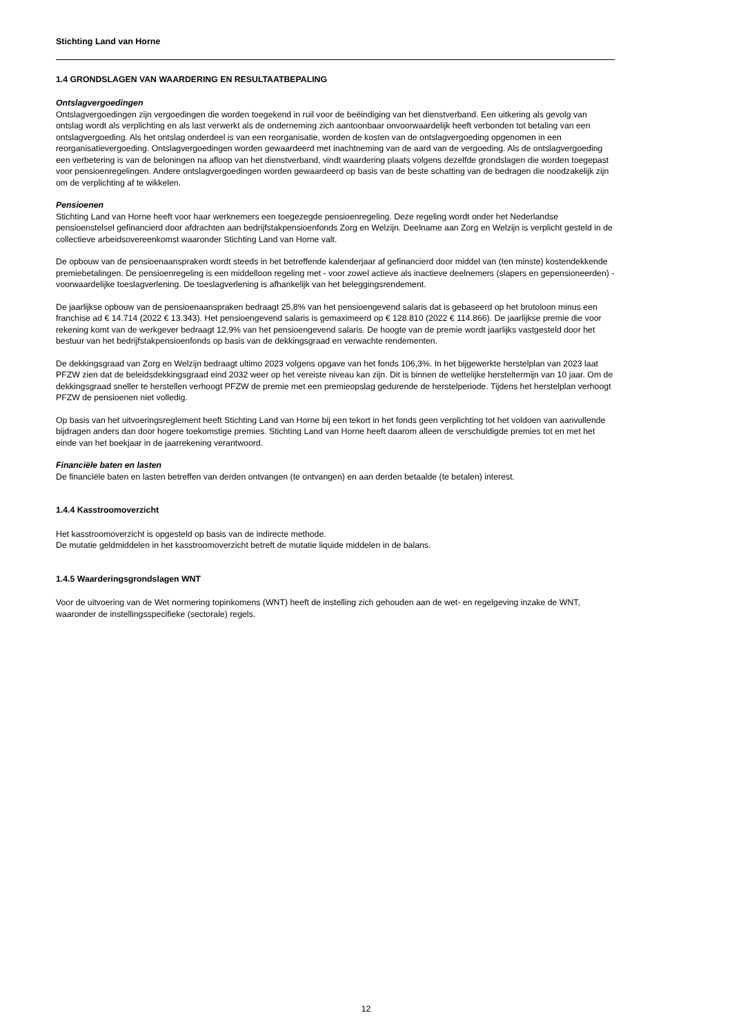Stichting Land van Horne
1.4 GRONDSLAGEN VAN WAARDERING EN RESULTAATBEPALING
Ontslagvergoedingen
Ontslagvergoedingen zijn vergoedingen die worden toegekend in ruil voor de beëindiging van het dienstverband. Een uitkering als gevolg van ontslag wordt als verplichting en als last verwerkt als de onderneming zich aantoonbaar onvoorwaardelijk heeft verbonden tot betaling van een ontslagvergoeding. Als het ontslag onderdeel is van een reorganisatie, worden de kosten van de ontslagvergoeding opgenomen in een reorganisatievergoeding. Ontslagvergoedingen worden gewaardeerd met inachtneming van de aard van de vergoeding. Als de ontslagvergoeding een verbetering is van de beloningen na afloop van het dienstverband, vindt waardering plaats volgens dezelfde grondslagen die worden toegepast voor pensioenregelingen. Andere ontslagvergoedingen worden gewaardeerd op basis van de beste schatting van de bedragen die noodzakelijk zijn om de verplichting af te wikkelen.
Pensioenen
Stichting Land van Horne heeft voor haar werknemers een toegezegde pensioenregeling. Deze regeling wordt onder het Nederlandse pensioenstelsel gefinancierd door afdrachten aan bedrijfstakpensioenfonds Zorg en Welzijn. Deelname aan Zorg en Welzijn is verplicht gesteld in de collectieve arbeidsovereenkomst waaronder Stichting Land van Horne valt.
De opbouw van de pensioenaanspraken wordt steeds in het betreffende kalenderjaar af gefinancierd door middel van (ten minste) kostendekkende premiebetalingen. De pensioenregeling is een middelloon regeling met - voor zowel actieve als inactieve deelnemers (slapers en gepensioneerden) - voorwaardelijke toeslagverlening. De toeslagverlening is afhankelijk van het beleggingsrendement.
De jaarlijkse opbouw van de pensioenaanspraken bedraagt 25,8% van het pensioengevend salaris dat is gebaseerd op het brutoloon minus een franchise ad € 14.714 (2022 € 13.343). Het pensioengevend salaris is gemaximeerd op € 128.810 (2022 € 114.866). De jaarlijkse premie die voor rekening komt van de werkgever bedraagt 12,9% van het pensioengevend salaris. De hoogte van de premie wordt jaarlijks vastgesteld door het bestuur van het bedrijfstakpensioenfonds op basis van de dekkingsgraad en verwachte rendementen.
De dekkingsgraad van Zorg en Welzijn bedraagt ultimo 2023 volgens opgave van het fonds 106,3%. In het bijgewerkte herstelplan van 2023 laat PFZW zien dat de beleidsdekkingsgraad eind 2032 weer op het vereiste niveau kan zijn. Dit is binnen de wettelijke hersteltermijn van 10 jaar. Om de dekkingsgraad sneller te herstellen verhoogt PFZW de premie met een premieopslag gedurende de herstelperiode. Tijdens het herstelplan verhoogt PFZW de pensioenen niet volledig.
Op basis van het uitvoeringsreglement heeft Stichting Land van Horne bij een tekort in het fonds geen verplichting tot het voldoen van aanvullende bijdragen anders dan door hogere toekomstige premies. Stichting Land van Horne heeft daarom alleen de verschuldigde premies tot en met het einde van het boekjaar in de jaarrekening verantwoord.
Financiële baten en lasten
De financiële baten en lasten betreffen van derden ontvangen (te ontvangen) en aan derden betaalde (te betalen) interest.
1.4.4 Kasstroomoverzicht
Het kasstroomoverzicht is opgesteld op basis van de indirecte methode.
De mutatie geldmiddelen in het kasstroomoverzicht betreft de mutatie liquide middelen in de balans.
1.4.5 Waarderingsgrondslagen WNT
Voor de uitvoering van de Wet normering topinkomens (WNT) heeft de instelling zich gehouden aan de wet- en regelgeving inzake de WNT, waaronder de instellingsspecifieke (sectorale) regels.
12